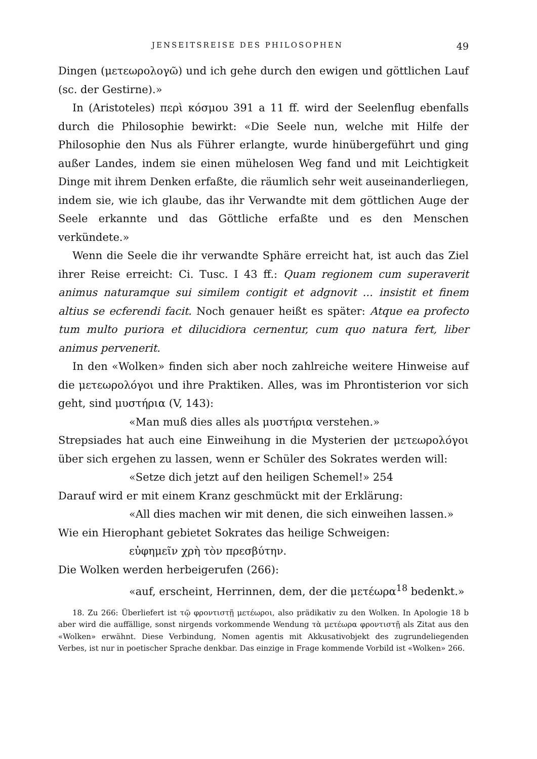JENSEITSREISE DES PHILOSOPHEN 49
Dingen (μετεωρολογῶ) und ich gehe durch den ewigen und göttlichen Lauf (sc. der Gestirne).»
In (Aristoteles) περὶ κόσμου 391 a 11 ff. wird der Seelenflug ebenfalls durch die Philosophie bewirkt: «Die Seele nun, welche mit Hilfe der Philosophie den Nus als Führer erlangte, wurde hinübergeführt und ging außer Landes, indem sie einen mühelosen Weg fand und mit Leichtigkeit Dinge mit ihrem Denken erfaßte, die räumlich sehr weit auseinanderliegen, indem sie, wie ich glaube, das ihr Verwandte mit dem göttlichen Auge der Seele erkannte und das Göttliche erfaßte und es den Menschen verkündete.»
Wenn die Seele die ihr verwandte Sphäre erreicht hat, ist auch das Ziel ihrer Reise erreicht: Ci. Tusc. I 43 ff.: Quam regionem cum superaverit animus naturamque sui similem contigit et adgnovit ... insistit et finem altius se ecferendi facit. Noch genauer heißt es später: Atque ea profecto tum multo puriora et dilucidiora cernentur, cum quo natura fert, liber animus pervenerit.
In den «Wolken» finden sich aber noch zahlreiche weitere Hinweise auf die μετεωρολόγοι und ihre Praktiken. Alles, was im Phrontisterion vor sich geht, sind μυστήρια (V, 143):
«Man muß dies alles als μυστήρια verstehen.»
Strepsiades hat auch eine Einweihung in die Mysterien der μετεωρολόγοι über sich ergehen zu lassen, wenn er Schüler des Sokrates werden will:
«Setze dich jetzt auf den heiligen Schemel!» 254
Darauf wird er mit einem Kranz geschmückt mit der Erklärung:
«All dies machen wir mit denen, die sich einweihen lassen.»
Wie ein Hierophant gebietet Sokrates das heilige Schweigen:
εὐφημεῖν χρὴ τὸν πρεσβύτην.
Die Wolken werden herbeigerufen (266):
«auf, erscheint, Herrinnen, dem, der die μετέωρα<sup>18</sup> bedenkt.»
18. Zu 266: Überliefert ist τῷ φροντιστῇ μετέωροι, also prädikativ zu den Wolken. In Apologie 18 b aber wird die auffällige, sonst nirgends vorkommende Wendung τὰ μετέωρα φροντιστῇ als Zitat aus den «Wolken» erwähnt. Diese Verbindung, Nomen agentis mit Akkusativobjekt des zugrundeliegenden Verbes, ist nur in poetischer Sprache denkbar. Das einzige in Frage kommende Vorbild ist «Wolken» 266.